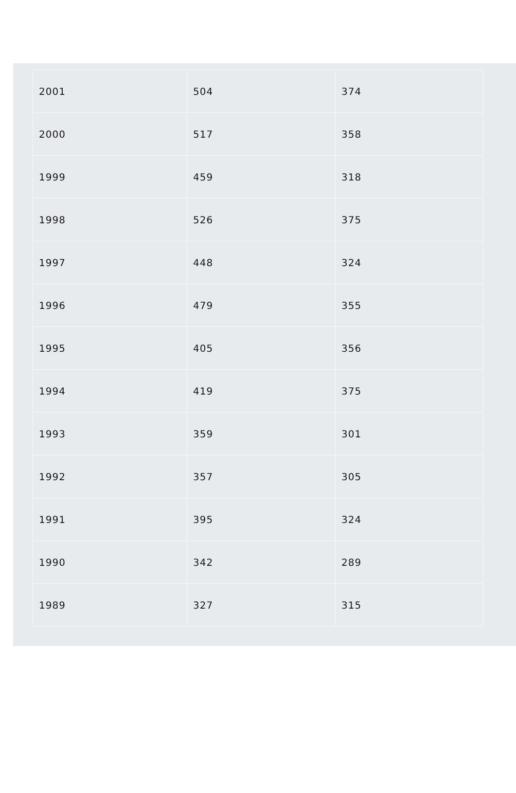| 2001 | 504 | 374 |
| 2000 | 517 | 358 |
| 1999 | 459 | 318 |
| 1998 | 526 | 375 |
| 1997 | 448 | 324 |
| 1996 | 479 | 355 |
| 1995 | 405 | 356 |
| 1994 | 419 | 375 |
| 1993 | 359 | 301 |
| 1992 | 357 | 305 |
| 1991 | 395 | 324 |
| 1990 | 342 | 289 |
| 1989 | 327 | 315 |